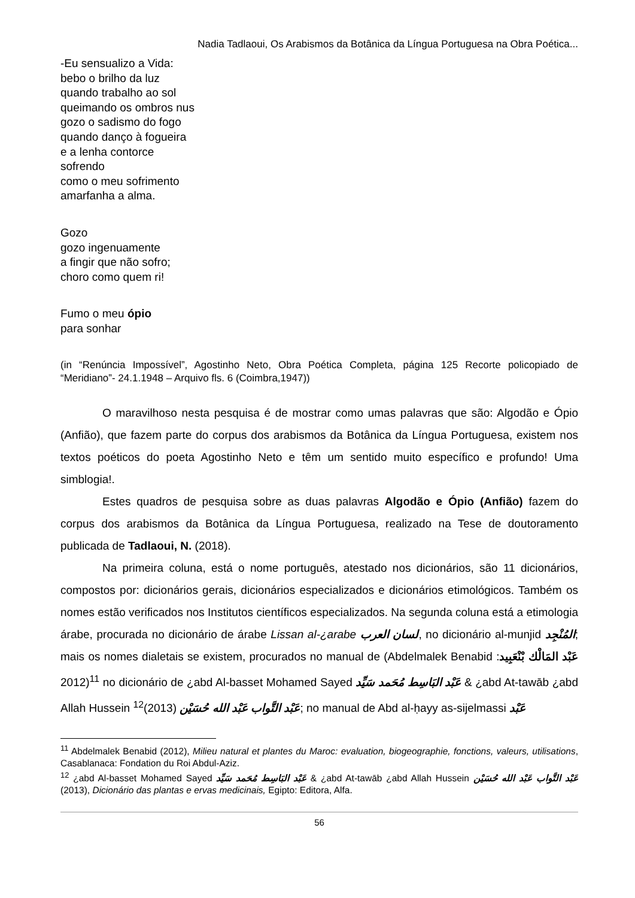Nadia Tadlaoui, Os Arabismos da Botânica da Língua Portuguesa na Obra Poética...
-Eu sensualizo a Vida:
bebo o brilho da luz
quando trabalho ao sol
queimando os ombros nus
gozo o sadismo do fogo
quando danço à fogueira
e a lenha contorce
sofrendo
como o meu sofrimento
amarfanha a alma.
Gozo
gozo ingenuamente
a fingir que não sofro;
choro como quem ri!
Fumo o meu ópio
para sonhar
(in “Renúncia Impossível”, Agostinho Neto, Obra Poética Completa, página 125 Recorte policopiado de “Meridiano”- 24.1.1948 – Arquivo fls. 6 (Coimbra,1947))
O maravilhoso nesta pesquisa é de mostrar como umas palavras que são: Algodão e Ópio (Anfião), que fazem parte do corpus dos arabismos da Botânica da Língua Portuguesa, existem nos textos poéticos do poeta Agostinho Neto e têm um sentido muito específico e profundo! Uma simblogia!.
Estes quadros de pesquisa sobre as duas palavras Algodão e Ópio (Anfião) fazem do corpus dos arabismos da Botânica da Língua Portuguesa, realizado na Tese de doutoramento publicada de Tadlaoui, N. (2018).
Na primeira coluna, está o nome português, atestado nos dicionários, são 11 dicionários, compostos por: dicionários gerais, dicionários especializados e dicionários etimológicos. Também os nomes estão verificados nos Institutos científicos especializados. Na segunda coluna está a etimologia árabe, procurada no dicionário de árabe Lissan al-¿arabe لسان العرب, no dicionário al-munjid المُنْجِد; mais os nomes dialetais se existem, procurados no manual de (Abdelmalek Benabid عَبْد المَالْك بْنْعَبِيد: 2012)<sup>11</sup> no dicionário de ¿abd Al-basset Mohamed Sayed عَبْد البَاسِط مُحَمد سَيِّد & ¿abd At-tawāb ¿abd Allah Hussein عَبْد التَّواب عَبْد الله حُسَيْن (2013)<sup>12</sup>; no manual de Abd al-ḥayy as-sijelmassi عَبْد
<sup>11</sup> Abdelmalek Benabid (2012), Milieu natural et plantes du Maroc: evaluation, biogeographie, fonctions, valeurs, utilisations, Casablanaca: Fondation du Roi Abdul-Aziz.
<sup>12</sup> ¿abd Al-basset Mohamed Sayed عَبْد البَاسِط مُحَمد سَيِّد & ¿abd At-tawāb ¿abd Allah Hussein عَبْد التَّواب عَبْد الله حُسَيْن (2013), Dicionário das plantas e ervas medicinais, Egipto: Editora, Alfa.
56